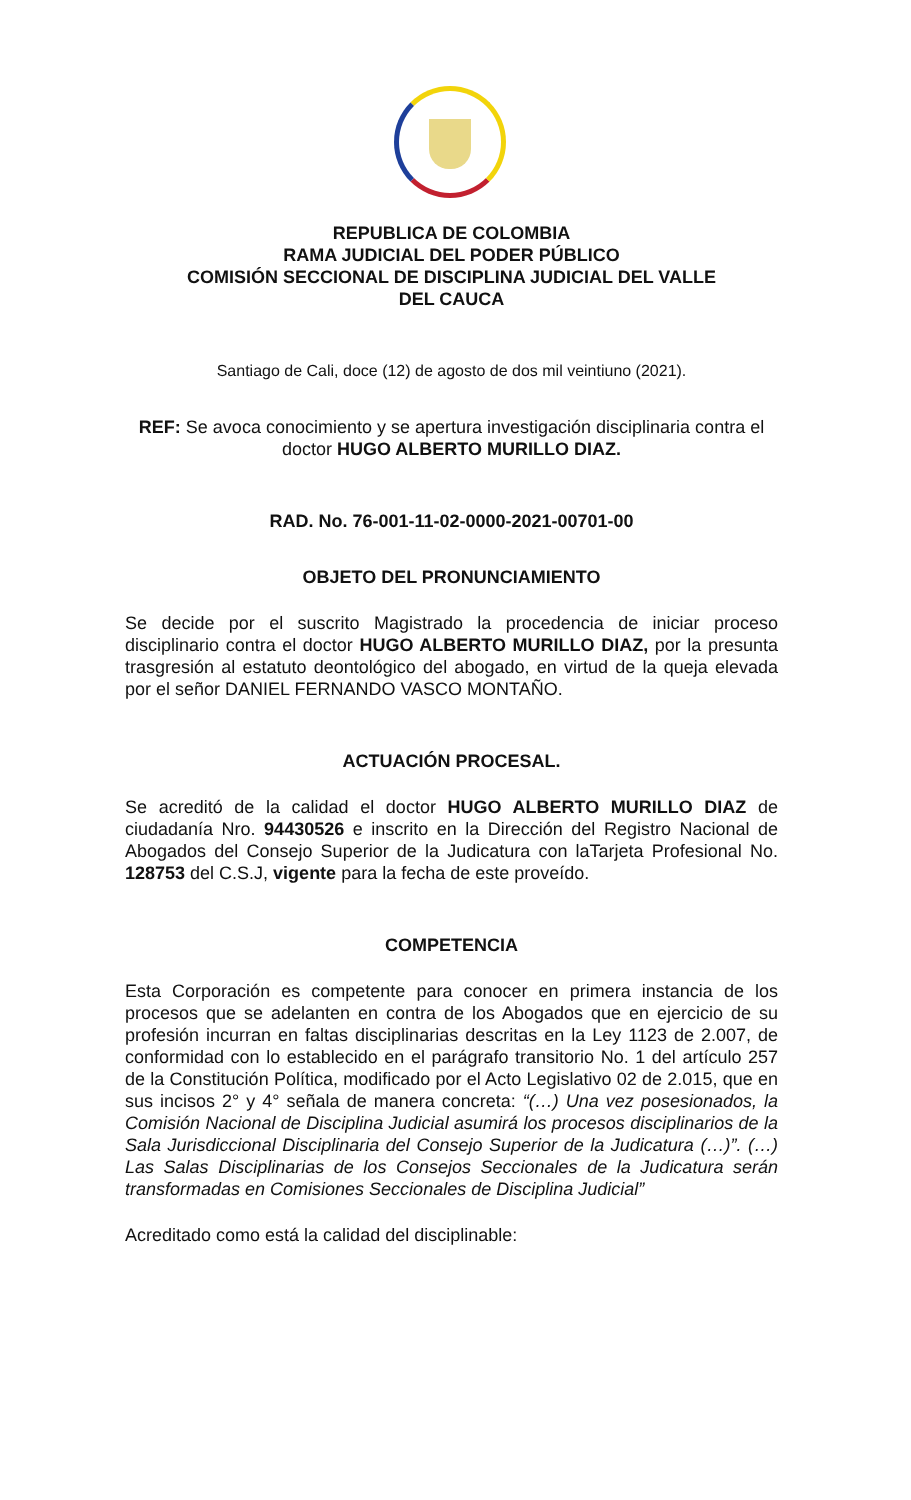REPUBLICA DE COLOMBIA
RAMA JUDICIAL DEL PODER PÚBLICO
COMISIÓN SECCIONAL DE DISCIPLINA JUDICIAL DEL VALLE
DEL CAUCA
Santiago de Cali, doce (12) de agosto de dos mil veintiuno (2021).
REF: Se avoca conocimiento y se apertura investigación disciplinaria contra el doctor HUGO ALBERTO MURILLO DIAZ.
RAD. No. 76-001-11-02-0000-2021-00701-00
OBJETO DEL PRONUNCIAMIENTO
Se decide por el suscrito Magistrado la procedencia de iniciar proceso disciplinario contra el doctor HUGO ALBERTO MURILLO DIAZ, por la presunta trasgresión al estatuto deontológico del abogado, en virtud de la queja elevada por el señor DANIEL FERNANDO VASCO MONTAÑO.
ACTUACIÓN PROCESAL.
Se acreditó de la calidad el doctor HUGO ALBERTO MURILLO DIAZ de ciudadanía Nro. 94430526 e inscrito en la Dirección del Registro Nacional de Abogados del Consejo Superior de la Judicatura con laTarjeta Profesional No. 128753 del C.S.J, vigente para la fecha de este proveído.
COMPETENCIA
Esta Corporación es competente para conocer en primera instancia de los procesos que se adelanten en contra de los Abogados que en ejercicio de su profesión incurran en faltas disciplinarias descritas en la Ley 1123 de 2.007, de conformidad con lo establecido en el parágrafo transitorio No. 1 del artículo 257 de la Constitución Política, modificado por el Acto Legislativo 02 de 2.015, que en sus incisos 2° y 4° señala de manera concreta: “(…) Una vez posesionados, la Comisión Nacional de Disciplina Judicial asumirá los procesos disciplinarios de la Sala Jurisdiccional Disciplinaria del Consejo Superior de la Judicatura (…)”. (…) Las Salas Disciplinarias de los Consejos Seccionales de la Judicatura serán transformadas en Comisiones Seccionales de Disciplina Judicial”
Acreditado como está la calidad del disciplinable: